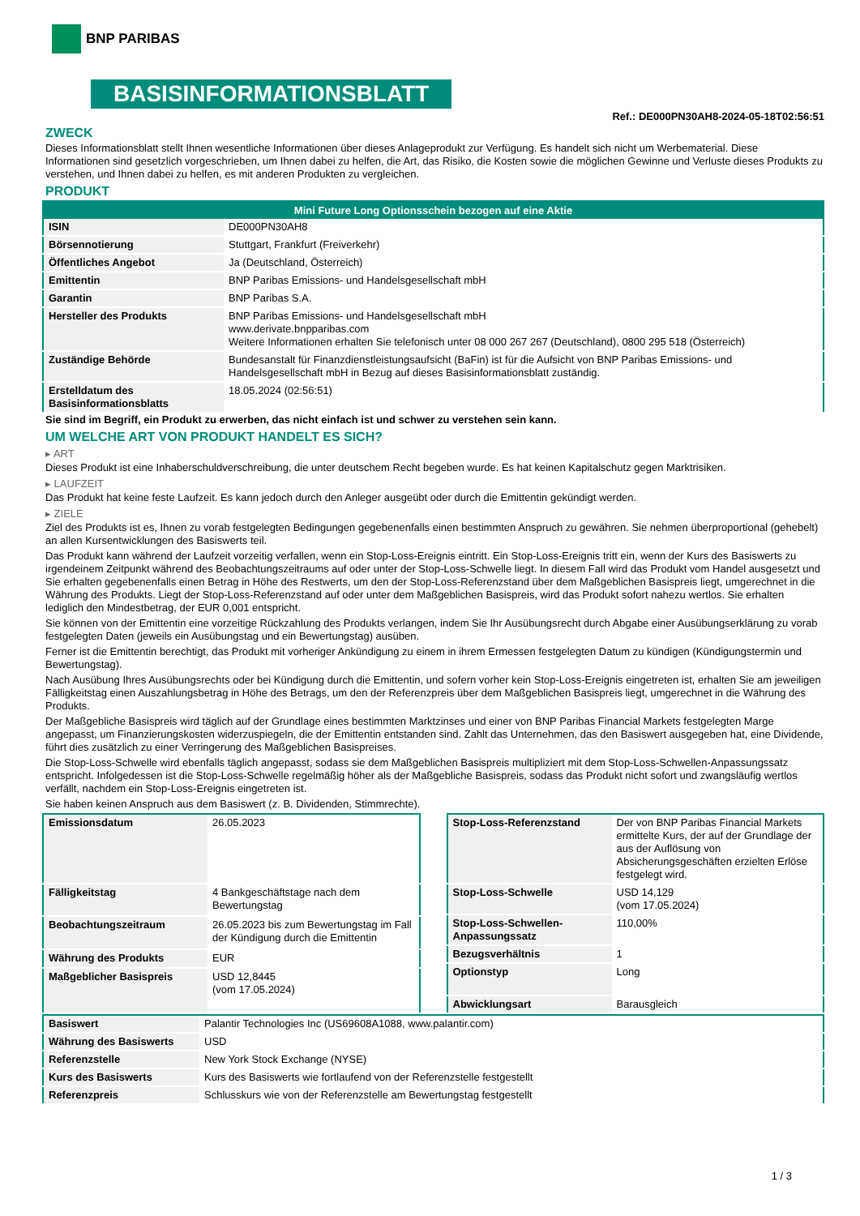BNP PARIBAS
BASISINFORMATIONSBLATT
Ref.: DE000PN30AH8-2024-05-18T02:56:51
ZWECK
Dieses Informationsblatt stellt Ihnen wesentliche Informationen über dieses Anlageprodukt zur Verfügung. Es handelt sich nicht um Werbematerial. Diese Informationen sind gesetzlich vorgeschrieben, um Ihnen dabei zu helfen, die Art, das Risiko, die Kosten sowie die möglichen Gewinne und Verluste dieses Produkts zu verstehen, und Ihnen dabei zu helfen, es mit anderen Produkten zu vergleichen.
PRODUKT
| Mini Future Long Optionsschein bezogen auf eine Aktie | |
| --- | --- |
| ISIN | DE000PN30AH8 |
| Börsennotierung | Stuttgart, Frankfurt (Freiverkehr) |
| Öffentliches Angebot | Ja (Deutschland, Österreich) |
| Emittentin | BNP Paribas Emissions- und Handelsgesellschaft mbH |
| Garantin | BNP Paribas S.A. |
| Hersteller des Produkts | BNP Paribas Emissions- und Handelsgesellschaft mbH www.derivate.bnpparibas.com Weitere Informationen erhalten Sie telefonisch unter 08 000 267 267 (Deutschland), 0800 295 518 (Österreich) |
| Zuständige Behörde | Bundesanstalt für Finanzdienstleistungsaufsicht (BaFin) ist für die Aufsicht von BNP Paribas Emissions- und Handelsgesellschaft mbH in Bezug auf dieses Basisinformationsblatt zuständig. |
| Erstelldatum des Basisinformationsblatts | 18.05.2024 (02:56:51) |
Sie sind im Begriff, ein Produkt zu erwerben, das nicht einfach ist und schwer zu verstehen sein kann.
UM WELCHE ART VON PRODUKT HANDELT ES SICH?
▸ ART
Dieses Produkt ist eine Inhaberschuldverschreibung, die unter deutschem Recht begeben wurde. Es hat keinen Kapitalschutz gegen Marktrisiken.
▸ LAUFZEIT
Das Produkt hat keine feste Laufzeit. Es kann jedoch durch den Anleger ausgeübt oder durch die Emittentin gekündigt werden.
▸ ZIELE
Ziel des Produkts ist es, Ihnen zu vorab festgelegten Bedingungen gegebenenfalls einen bestimmten Anspruch zu gewähren. Sie nehmen überproportional (gehebelt) an allen Kursentwicklungen des Basiswerts teil.
Das Produkt kann während der Laufzeit vorzeitig verfallen, wenn ein Stop-Loss-Ereignis eintritt. Ein Stop-Loss-Ereignis tritt ein, wenn der Kurs des Basiswerts zu irgendeinem Zeitpunkt während des Beobachtungszeitraums auf oder unter der Stop-Loss-Schwelle liegt. In diesem Fall wird das Produkt vom Handel ausgesetzt und Sie erhalten gegebenenfalls einen Betrag in Höhe des Restwerts, um den der Stop-Loss-Referenzstand über dem Maßgeblichen Basispreis liegt, umgerechnet in die Währung des Produkts. Liegt der Stop-Loss-Referenzstand auf oder unter dem Maßgeblichen Basispreis, wird das Produkt sofort nahezu wertlos. Sie erhalten lediglich den Mindestbetrag, der EUR 0,001 entspricht.
Sie können von der Emittentin eine vorzeitige Rückzahlung des Produkts verlangen, indem Sie Ihr Ausübungsrecht durch Abgabe einer Ausübungserklärung zu vorab festgelegten Daten (jeweils ein Ausübungstag und ein Bewertungstag) ausüben.
Ferner ist die Emittentin berechtigt, das Produkt mit vorheriger Ankündigung zu einem in ihrem Ermessen festgelegten Datum zu kündigen (Kündigungstermin und Bewertungstag).
Nach Ausübung Ihres Ausübungsrechts oder bei Kündigung durch die Emittentin, und sofern vorher kein Stop-Loss-Ereignis eingetreten ist, erhalten Sie am jeweiligen Fälligkeitstag einen Auszahlungsbetrag in Höhe des Betrags, um den der Referenzpreis über dem Maßgeblichen Basispreis liegt, umgerechnet in die Währung des Produkts.
Der Maßgebliche Basispreis wird täglich auf der Grundlage eines bestimmten Marktzinses und einer von BNP Paribas Financial Markets festgelegten Marge angepasst, um Finanzierungskosten widerzuspiegeln, die der Emittentin entstanden sind. Zahlt das Unternehmen, das den Basiswert ausgegeben hat, eine Dividende, führt dies zusätzlich zu einer Verringerung des Maßgeblichen Basispreises.
Die Stop-Loss-Schwelle wird ebenfalls täglich angepasst, sodass sie dem Maßgeblichen Basispreis multipliziert mit dem Stop-Loss-Schwellen-Anpassungssatz entspricht. Infolgedessen ist die Stop-Loss-Schwelle regelmäßig höher als der Maßgebliche Basispreis, sodass das Produkt nicht sofort und zwangsläufig wertlos verfällt, nachdem ein Stop-Loss-Ereignis eingetreten ist.
Sie haben keinen Anspruch aus dem Basiswert (z. B. Dividenden, Stimmrechte).
| Emissionsdatum | 26.05.2023 |
| Fälligkeitstag | 4 Bankgeschäftstage nach dem Bewertungstag |
| Beobachtungszeitraum | 26.05.2023 bis zum Bewertungstag im Fall der Kündigung durch die Emittentin |
| Währung des Produkts | EUR |
| Maßgeblicher Basispreis | USD 12,8445 (vom 17.05.2024) |
| Stop-Loss-Referenzstand | Der von BNP Paribas Financial Markets ermittelte Kurs, der auf der Grundlage der aus der Auflösung von Absicherungsgeschäften erzielten Erlöse festgelegt wird. |
| Stop-Loss-Schwelle | USD 14,129 (vom 17.05.2024) |
| Stop-Loss-Schwellen-Anpassungssatz | 110,00% |
| Bezugsverhältnis | 1 |
| Optionstyp | Long |
| Abwicklungsart | Barausgleich |
| Basiswert | Palantir Technologies Inc (US69608A1088, www.palantir.com) |
| Währung des Basiswerts | USD |
| Referenzstelle | New York Stock Exchange (NYSE) |
| Kurs des Basiswerts | Kurs des Basiswerts wie fortlaufend von der Referenzstelle festgestellt |
| Referenzpreis | Schlusskurs wie von der Referenzstelle am Bewertungstag festgestellt |
1 / 3